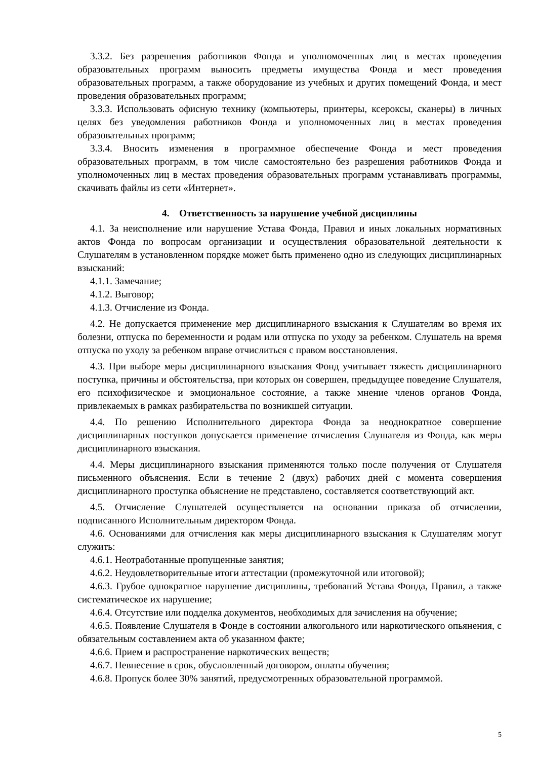3.3.2. Без разрешения работников Фонда и уполномоченных лиц в местах проведения образовательных программ выносить предметы имущества Фонда и мест проведения образовательных программ, а также оборудование из учебных и других помещений Фонда, и мест проведения образовательных программ;
3.3.3. Использовать офисную технику (компьютеры, принтеры, ксероксы, сканеры) в личных целях без уведомления работников Фонда и уполномоченных лиц в местах проведения образовательных программ;
3.3.4. Вносить изменения в программное обеспечение Фонда и мест проведения образовательных программ, в том числе самостоятельно без разрешения работников Фонда и уполномоченных лиц в местах проведения образовательных программ устанавливать программы, скачивать файлы из сети «Интернет».
4. Ответственность за нарушение учебной дисциплины
4.1. За неисполнение или нарушение Устава Фонда, Правил и иных локальных нормативных актов Фонда по вопросам организации и осуществления образовательной деятельности к Слушателям в установленном порядке может быть применено одно из следующих дисциплинарных взысканий:
4.1.1. Замечание;
4.1.2. Выговор;
4.1.3. Отчисление из Фонда.
4.2. Не допускается применение мер дисциплинарного взыскания к Слушателям во время их болезни, отпуска по беременности и родам или отпуска по уходу за ребенком. Слушатель на время отпуска по уходу за ребенком вправе отчислиться с правом восстановления.
4.3. При выборе меры дисциплинарного взыскания Фонд учитывает тяжесть дисциплинарного поступка, причины и обстоятельства, при которых он совершен, предыдущее поведение Слушателя, его психофизическое и эмоциональное состояние, а также мнение членов органов Фонда, привлекаемых в рамках разбирательства по возникшей ситуации.
4.4. По решению Исполнительного директора Фонда за неоднократное совершение дисциплинарных поступков допускается применение отчисления Слушателя из Фонда, как меры дисциплинарного взыскания.
4.4. Меры дисциплинарного взыскания применяются только после получения от Слушателя письменного объяснения. Если в течение 2 (двух) рабочих дней с момента совершения дисциплинарного проступка объяснение не представлено, составляется соответствующий акт.
4.5. Отчисление Слушателей осуществляется на основании приказа об отчислении, подписанного Исполнительным директором Фонда.
4.6. Основаниями для отчисления как меры дисциплинарного взыскания к Слушателям могут служить:
4.6.1. Неотработанные пропущенные занятия;
4.6.2. Неудовлетворительные итоги аттестации (промежуточной или итоговой);
4.6.3. Грубое однократное нарушение дисциплины, требований Устава Фонда, Правил, а также систематическое их нарушение;
4.6.4. Отсутствие или подделка документов, необходимых для зачисления на обучение;
4.6.5. Появление Слушателя в Фонде в состоянии алкогольного или наркотического опьянения, с обязательным составлением акта об указанном факте;
4.6.6. Прием и распространение наркотических веществ;
4.6.7. Невнесение в срок, обусловленный договором, оплаты обучения;
4.6.8. Пропуск более 30% занятий, предусмотренных образовательной программой.
5